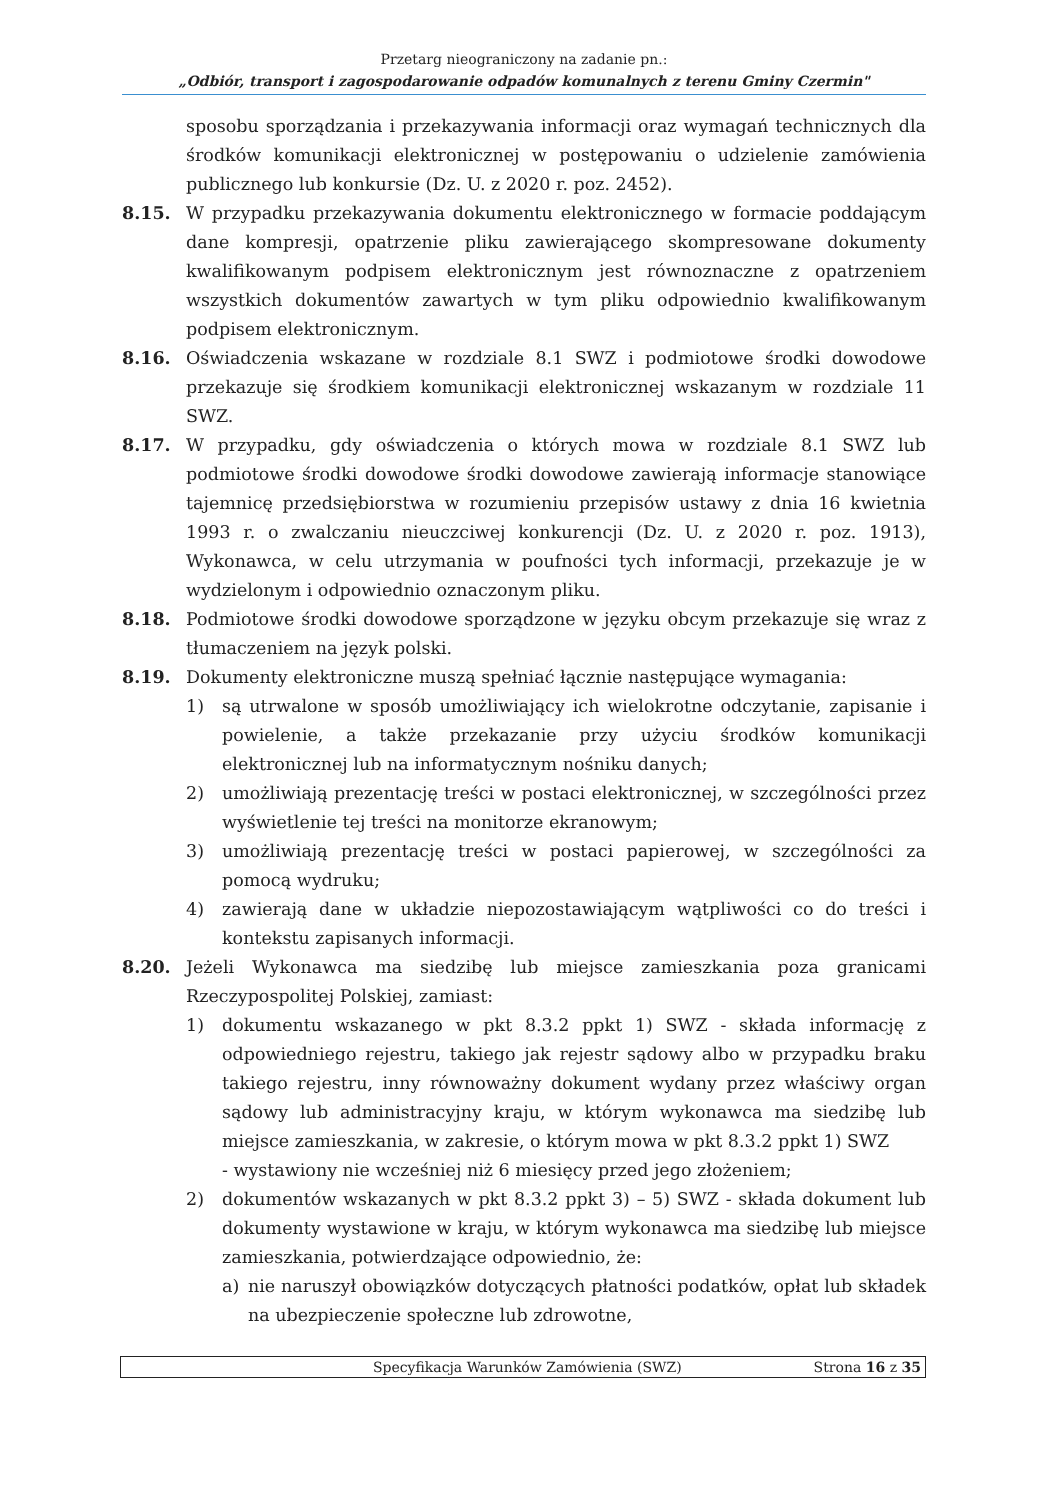Przetarg nieograniczony na zadanie pn.:
„Odbiór, transport i zagospodarowanie odpadów komunalnych z terenu Gminy Czermin"
sposobu sporządzania i przekazywania informacji oraz wymagań technicznych dla środków komunikacji elektronicznej w postępowaniu o udzielenie zamówienia publicznego lub konkursie (Dz. U. z 2020 r. poz. 2452).
8.15. W przypadku przekazywania dokumentu elektronicznego w formacie poddającym dane kompresji, opatrzenie pliku zawierającego skompresowane dokumenty kwalifikowanym podpisem elektronicznym jest równoznaczne z opatrzeniem wszystkich dokumentów zawartych w tym pliku odpowiednio kwalifikowanym podpisem elektronicznym.
8.16. Oświadczenia wskazane w rozdziale 8.1 SWZ i podmiotowe środki dowodowe przekazuje się środkiem komunikacji elektronicznej wskazanym w rozdziale 11 SWZ.
8.17. W przypadku, gdy oświadczenia o których mowa w rozdziale 8.1 SWZ lub podmiotowe środki dowodowe środki dowodowe zawierają informacje stanowiące tajemnicę przedsiębiorstwa w rozumieniu przepisów ustawy z dnia 16 kwietnia 1993 r. o zwalczaniu nieuczciwej konkurencji (Dz. U. z 2020 r. poz. 1913), Wykonawca, w celu utrzymania w poufności tych informacji, przekazuje je w wydzielonym i odpowiednio oznaczonym pliku.
8.18. Podmiotowe środki dowodowe sporządzone w języku obcym przekazuje się wraz z tłumaczeniem na język polski.
8.19. Dokumenty elektroniczne muszą spełniać łącznie następujące wymagania:
1) są utrwalone w sposób umożliwiający ich wielokrotne odczytanie, zapisanie i powielenie, a także przekazanie przy użyciu środków komunikacji elektronicznej lub na informatycznym nośniku danych;
2) umożliwiają prezentację treści w postaci elektronicznej, w szczególności przez wyświetlenie tej treści na monitorze ekranowym;
3) umożliwiają prezentację treści w postaci papierowej, w szczególności za pomocą wydruku;
4) zawierają dane w układzie niepozostawiającym wątpliwości co do treści i kontekstu zapisanych informacji.
8.20. Jeżeli Wykonawca ma siedzibę lub miejsce zamieszkania poza granicami Rzeczypospolitej Polskiej, zamiast:
1) dokumentu wskazanego w pkt 8.3.2 ppkt 1) SWZ - składa informację z odpowiedniego rejestru, takiego jak rejestr sądowy albo w przypadku braku takiego rejestru, inny równoważny dokument wydany przez właściwy organ sądowy lub administracyjny kraju, w którym wykonawca ma siedzibę lub miejsce zamieszkania, w zakresie, o którym mowa w pkt 8.3.2 ppkt 1) SWZ
- wystawiony nie wcześniej niż 6 miesięcy przed jego złożeniem;
2) dokumentów wskazanych w pkt 8.3.2 ppkt 3) – 5) SWZ - składa dokument lub dokumenty wystawione w kraju, w którym wykonawca ma siedzibę lub miejsce zamieszkania, potwierdzające odpowiednio, że:
a) nie naruszył obowiązków dotyczących płatności podatków, opłat lub składek na ubezpieczenie społeczne lub zdrowotne,
Specyfikacja Warunków Zamówienia (SWZ)
Strona 16 z 35